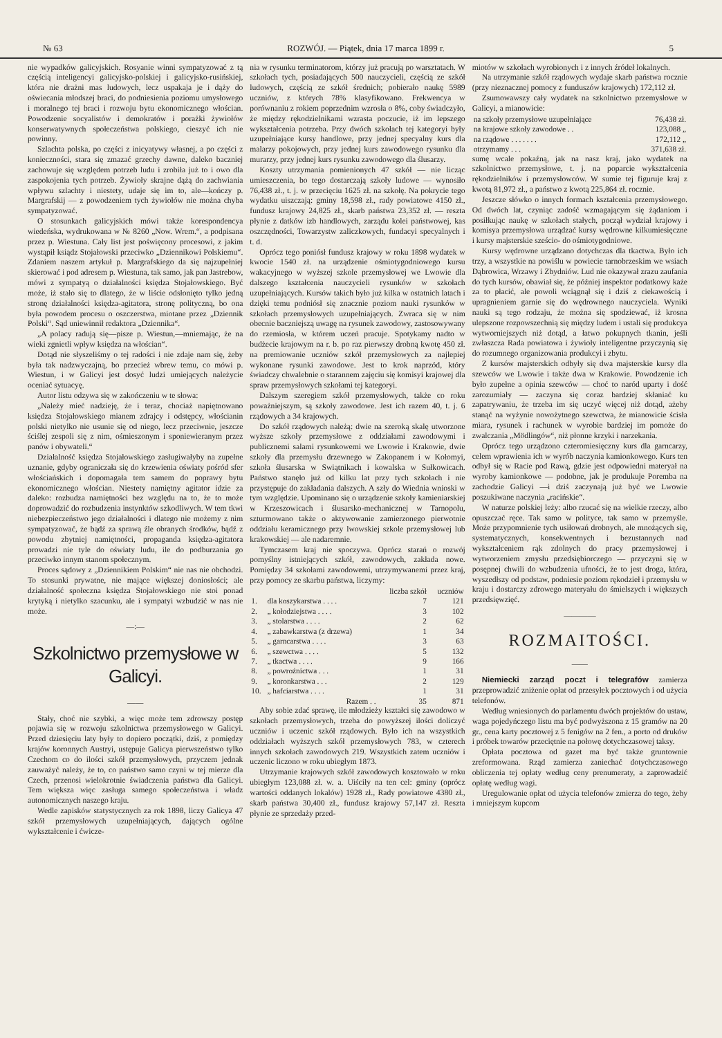№ 63 ROZWÓJ. — Piątek, dnia 17 marca 1899 r. 5
nie wypadków galicyjskich. Rosyanie winni sympatyzować z tą częścią inteligencyi galicyjsko-polskiej i galicyjsko-rusińskiej, która nie drażni mas ludowych, lecz uspakaja je i dąży do oświecania młodszej braci, do podniesienia poziomu umysłowego i moralnego tej braci i rozwoju bytu ekonomicznego włościan. Powodzenie socyalistów i demokratów i porażki żywiołów konserwatywnych społeczeństwa polskiego, cieszyć ich nie powinny.
Szlachta polska, po części z inicyatywy własnej, a po części z konieczności, stara się zmazać grzechy dawne, daleko baczniej zachowuje się względem potrzeb ludu i zrobiła już to i owo dla zaspokojenia tych potrzeb. Żywioły skrajne dążą do zachwiania wpływu szlachty i niestety, udaje się im to, ale—kończy p. Margrafskij — z powodzeniem tych żywiołów nie można chyba sympatyzować.
O stosunkach galicyjskich mówi także korespondencya wiedeńska, wydrukowana w № 8260 „Now. Wrem.“, a podpisana przez p. Wiestuna. Cały list jest poświęcony procesowi, z jakim wystąpił ksiądz Stojałowski przeciwko „Dziennikowi Polskiemu“. Zdaniem naszem artykuł p. Margrafskiego da się najzupełniej skierować i pod adresem p. Wiestuna, tak samo, jak pan Jastrebow, mówi z sympatyą o działalności księdza Stojałowskiego. Być może, iż stało się to dlatego, że w liście odsłonięto tylko jedną stronę działalności księdza-agitatora, stronę polityczną, bo ona była powodem procesu o oszczerstwa, miotane przez „Dziennik Polski“. Sąd uniewinnił redaktora „Dziennika“.
„A polacy radują się—pisze p. Wiestun,—mniemając, że na wieki zgnietli wpływ księdza na włościan“.
Dotąd nie słyszeliśmy o tej radości i nie zdaje nam się, żeby była tak nadzwyczajną, bo przecież wbrew temu, co mówi p. Wiestun, i w Galicyi jest dosyć ludzi umiejących należycie oceniać sytuacyę.
Autor listu odzywa się w zakończeniu w te słowa:
„Należy mieć nadzieję, że i teraz, chociaż napiętnowano księdza Stojałowskiego mianem zdrajcy i odstępcy, włościanin polski nietylko nie usunie się od niego, lecz przeciwnie, jeszcze ściślej zespoli się z nim, ośmieszonym i sponiewieranym przez panów i obywateli.“
Działalność księdza Stojałowskiego zasługiwałyby na zupełne uznanie, gdyby ograniczała się do krzewienia oświaty pośród sfer włościańskich i dopomagała tem samem do poprawy bytu ekonomicznego włościan. Niestety namiętny agitator idzie za daleko: rozbudza namiętności bez względu na to, że to może doprowadzić do rozbudzenia instynktów szkodliwych. W tem tkwi niebezpieczeństwo jego działalności i dlatego nie możemy z nim sympatyzować, że bądź za sprawą źle obranych środków, bądź z powodu zbytniej namiętności, propaganda księdza-agitatora prowadzi nie tyle do oświaty ludu, ile do podburzania go przeciwko innym stanom społecznym.
Proces sądowy z „Dziennikiem Polskim“ nie nas nie obchodzi. To stosunki prywatne, nie mające większej doniosłości; ale działalność społeczna księdza Stojałowskiego nie stoi ponad krytyką i nietylko szacunku, ale i sympatyi wzbudzić w nas nie może.
—:—
Szkolnictwo przemysłowe w Galicyi.
——
Stały, choć nie szybki, a więc może tem zdrowszy postęp pojawia się w rozwoju szkolnictwa przemysłowego w Galicyi. Przed dziesięciu laty były to dopiero początki, dziś, z pomiędzy krajów koronnych Austryi, ustępuje Galicya pierwszeństwo tylko Czechom co do ilości szkół przemysłowych, przyczem jednak zauważyć należy, że to, co państwo samo czyni w tej mierze dla Czech, przenosi wielokrotnie świadczenia państwa dla Galicyi. Tem większa więc zasługa samego społeczeństwa i władz autonomicznych naszego kraju.
Wedle zapisków statystycznych za rok 1898, liczy Galicya 47 szkół przemysłowych uzupełniających, dających ogólne wykształcenie i ćwicze-
nia w rysunku terminatorom, którzy już pracują po warsztatach. W szkołach tych, posiadających 500 nauczycieli, częścią ze szkół ludowych, częścią ze szkół średnich; pobierało naukę 5989 uczniów, z których 78% klasyfikowano. Frekwencya w porównaniu z rokiem poprzednim wzrosła o 8%, coby świadczyło, że między rękodzielnikami wzrasta poczucie, iż im lepszego wykształcenia potrzeba. Przy dwóch szkołach tej kategoryi były uzupełniające kursy handlowe, przy jednej specyalny kurs dla malarzy pokojowych, przy jednej kurs zawodowego rysunku dla murarzy, przy jednej kurs rysunku zawodowego dla ślusarzy.
Koszty utrzymania pomienionych 47 szkół — nie licząc umieszczenia, bo tego dostarczają szkoły ludowe — wynosiło 76,438 zł., t. j. w przecięciu 1625 zł. na szkołę. Na pokrycie tego wydatku uiszczają: gminy 18,598 zł., rady powiatowe 4150 zł., fundusz krajowy 24,825 zł., skarb państwa 23,352 zł. — reszta płynie z datków izb handlowych, zarządu kolei państwowej, kas oszczędności, Towarzystw zaliczkowych, fundacyi specyalnych i t. d.
Oprócz tego poniósł fundusz krajowy w roku 1898 wydatek w kwocie 1540 zł. na urządzenie ośmiotygodniowego kursu wakacyjnego w wyższej szkole przemysłowej we Lwowie dla dalszego kształcenia nauczycieli rysunków w szkołach uzupełniających. Kursów takich było już kilka w ostatnich latach i dzięki temu podniósł się znacznie poziom nauki rysunków w szkołach przemysłowych uzupełniających. Zwraca się w nim obecnie baczniejszą uwagę na rysunek zawodowy, zastosowywany do rzemiosła, w którem uczeń pracuje. Spotykamy nadto w budżecie krajowym na r. b. po raz pierwszy drobną kwotę 450 zł. na premiowanie uczniów szkół przemysłowych za najlepiej wykonane rysunki zawodowe. Jest to krok naprzód, który świadczy chwalebnie o starannem zajęciu się komisyi krajowej dla spraw przemysłowych szkołami tej kategoryi.
Dalszym szeregiem szkół przemysłowych, także co roku poważniejszym, są szkoły zawodowe. Jest ich razem 40, t. j. 6 rządowych a 34 krajowych.
Do szkół rządowych należą: dwie na szeroką skalę utworzone wyższe szkoły przemysłowe z oddziałami zawodowymi i publicznemi salami rysunkowemi we Lwowie i Krakowie, dwie szkoły dla przemysłu drzewnego w Zakopanem i w Kołomyi, szkoła ślusarska w Swiątnikach i kowalska w Sułkowicach. Państwo stanęło już od kilku lat przy tych szkołach i nie przystępuje do zakładania dalszych. A szły do Wiednia wnioski w tym względzie. Upominano się o urządzenie szkoły kamieniarskiej w Krzeszowicach i ślusarsko-mechanicznej w Tarnopolu, szturmowano także o aktywowanie zamierzonego pierwotnie oddziału keramicznego przy lwowskiej szkole przemysłowej lub krakowskiej — ale nadaremnie.
Tymczasem kraj nie spoczywa. Oprócz starań o rozwój pomyślny istniejących szkół, zawodowych, zakłada nowe. Pomiędzy 34 szkołami zawodowemi, utrzymywanemi przez kraj, przy pomocy ze skarbu państwa, liczymy:
| | | liczba szkół | uczniów |
| --- | --- | --- | --- |
| 1. | dla koszykarstwa . . . . | 7 | 121 |
| 2. | „ kołodziejstwa . . . . | 3 | 102 |
| 3. | „ stolarstwa . . . . | 2 | 62 |
| 4. | „ zabawkarstwa (z drzewa) | 1 | 34 |
| 5. | „ garncarstwa . . . . | 3 | 63 |
| 6. | „ szewctwa . . . . | 5 | 132 |
| 7. | „ tkactwa . . . . | 9 | 166 |
| 8. | „ powroźnictwa . . . | 1 | 31 |
| 9. | „ koronkarstwa . . . | 2 | 129 |
| 10. | „ hafciarstwa . . . . | 1 | 31 |
| | Razem . . | 35 | 871 |
Aby sobie zdać sprawę, ile młodzieży kształci się zawodowo w szkołach przemysłowych, trzeba do powyższej ilości doliczyć uczniów i uczenic szkół rządowych. Było ich na wszystkich oddziałach wyższych szkół przemysłowych 783, w czterech innych szkołach zawodowych 219. Wszystkich zatem uczniów i uczenic liczono w roku ubiegłym 1873.
Utrzymanie krajowych szkół zawodowych kosztowało w roku ubiegłym 123,088 zł. w. a. Uiściły na ten cel: gminy (oprócz wartości oddanych lokalów) 1928 zł., Rady powiatowe 4380 zł., skarb państwa 30,400 zł., fundusz krajowy 57,147 zł. Reszta płynie ze sprzedaży przed-
miotów w szkołach wyrobionych i z innych źródeł lokalnych.
Na utrzymanie szkół rządowych wydaje skarb państwa rocznie (przy nieznacznej pomocy z funduszów krajowych) 172,112 zł.
Zsumowawszy cały wydatek na szkolnictwo przemysłowe w Galicyi, a mianowicie:
| na szkoły przemysłowe uzupełniające | 76,438 zł. |
| na krajowe szkoły zawodowe . . | 123,088 „ |
| na rządowe . . . . . . . | 172,112 „ |
| otrzymamy . . . | 371,638 zł. |
sumę wcale pokaźną, jak na nasz kraj, jako wydatek na szkolnictwo przemysłowe, t. j. na poparcie wykształcenia rękodzielników i przemysłowców. W sumie tej figuruje kraj z kwotą 81,972 zł., a państwo z kwotą 225,864 zł. rocznie.
Jeszcze słówko o innych formach kształcenia przemysłowego. Od dwóch lat, czyniąc zadość wzmagającym się żądaniom i posiłkując naukę w szkołach stałych, począł wydział krajowy i komisya przemysłowa urządzać kursy wędrowne kilkumiesięczne i kursy majsterskie sześcio- do ośmiotygodniowe.
Kursy wędrowne urządzano dotychczas dla tkactwa. Było ich trzy, a wszystkie na powiślu w powiecie tarnobrzeskim we wsiach Dąbrowica, Wrzawy i Zbydniów. Lud nie okazywał zrazu zaufania do tych kursów, obawiał się, że później inspektor podatkowy każe za to płacić, ale powoli wciągnął się i dziś z ciekawością i upragnieniem garnie się do wędrownego nauczyciela. Wyniki nauki są tego rodzaju, że można się spodziewać, iż krosna ulepszone rozpowszechnią się między ludem i ustali się produkcya wytworniejszych niż dotąd, a łatwo pokupnych tkanin, jeśli zwłaszcza Rada powiatowa i żywioły inteligentne przyczynią się do rozumnego organizowania produkcyi i zbytu.
Z kursów majsterskich odbyły się dwa majsterskie kursy dla szewców we Lwowie i także dwa w Krakowie. Powodzenie ich było zupełne a opinia szewców — choć to naród uparty i dość zarozumiały — zaczyna się coraz bardziej skłaniać ku zapatrywaniu, że trzeba im się uczyć więcej niż dotąd, ażeby stanąć na wyżynie nowożytnego szewctwa, że mianowicie ścisła miara, rysunek i rachunek w wyrobie bardziej im pomoże do zwalczania „Mödlingów“, niż płonne krzyki i narzekania.
Oprócz tego urządzono czteromiesięczny kurs dla garncarzy, celem wprawienia ich w wyrób naczynia kamionkowego. Kurs ten odbył się w Racie pod Rawą, gdzie jest odpowiedni materyał na wyroby kamionkowe — podobne, jak je produkuje Poremba na zachodzie Galicyi —i dziś zaczynają już być we Lwowie poszukiwane naczynia „racińskie“.
W naturze polskiej leży: albo rzucać się na wielkie rzeczy, albo opuszczać ręce. Tak samo w polityce, tak samo w przemyśle. Może przypomnienie tych usiłowań drobnych, ale mnożących się, systematycznych, konsekwentnych i bezustannych nad wykształceniem rąk zdolnych do pracy przemysłowej i wytworzeniem zmysłu przedsiębiorczego — przyczyni się w posępnej chwili do wzbudzenia ufności, że to jest droga, która, wyszedłszy od podstaw, podniesie poziom rękodzieł i przemysłu w kraju i dostarczy zdrowego materyału do śmielszych i większych przedsięwzięć.
————
ROZMAITOŚCI.
——
Niemiecki zarząd poczt i telegrafów zamierza przeprowadzić zniżenie opłat od przesyłek pocztowych i od użycia telefonów.
Według wniesionych do parlamentu dwóch projektów do ustaw, waga pojedyńczego listu ma być podwyższona z 15 gramów na 20 gr., cena karty pocztowej z 5 fenigów na 2 fen., a porto od druków i próbek towarów przeciętnie na połowę dotychczasowej taksy.
Opłata pocztowa od gazet ma być także gruntownie zreformowana. Rząd zamierza zaniechać dotychczasowego obliczenia tej opłaty według ceny prenumeraty, a zaprowadzić opłatę według wagi.
Uregulowanie opłat od użycia telefonów zmierza do tego, żeby i mniejszym kupcom